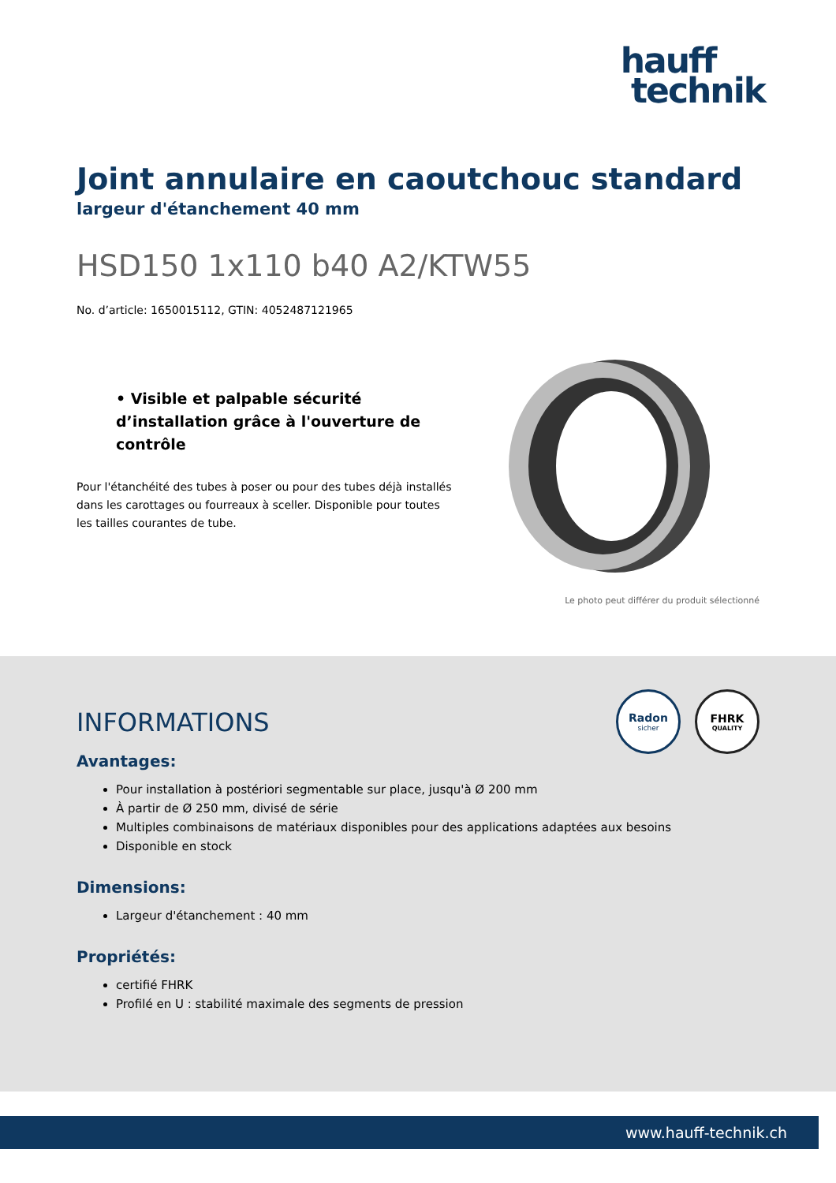hauff
technik
Joint annulaire en caoutchouc standard
largeur d'étanchement 40 mm
HSD150 1x110 b40 A2/KTW55
No. d’article: 1650015112, GTIN: 4052487121965
• Visible et palpable sécurité d’installation grâce à l'ouverture de contrôle
Pour l'étanchéité des tubes à poser ou pour des tubes déjà installés dans les carottages ou fourreaux à sceller. Disponible pour toutes les tailles courantes de tube.
Le photo peut différer du produit sélectionné
Radon
sicher
FHRK
QUALITY
INFORMATIONS
Avantages:
Pour installation à postériori segmentable sur place, jusqu'à Ø 200 mm
À partir de Ø 250 mm, divisé de série
Multiples combinaisons de matériaux disponibles pour des applications adaptées aux besoins
Disponible en stock
Dimensions:
Largeur d'étanchement : 40 mm
Propriétés:
certifié FHRK
Profilé en U : stabilité maximale des segments de pression
www.hauff-technik.ch